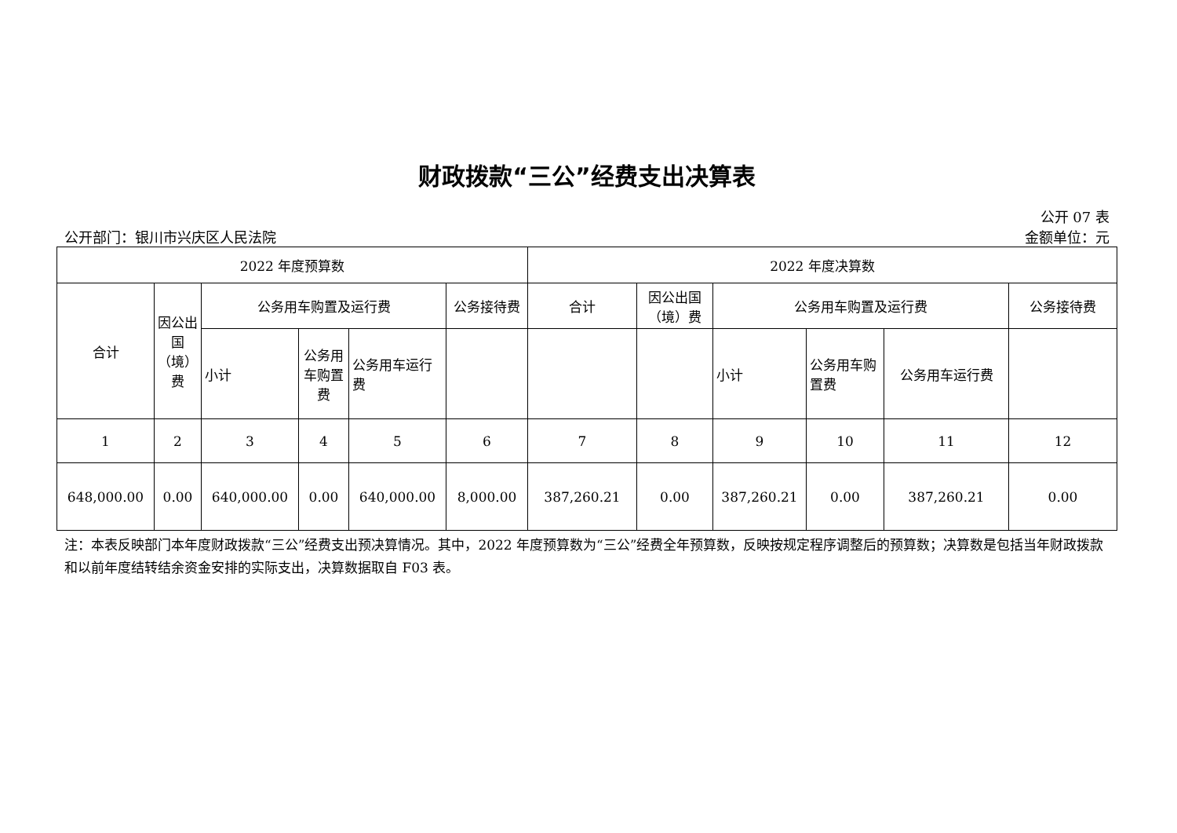财政拨款“三公”经费支出决算表
公开 07 表
公开部门：银川市兴庆区人民法院 金额单位：元
| 2022 年度预算数 | | | | | | 2022 年度决算数 | | | | | |
| --- | --- | --- | --- | --- | --- | --- | --- | --- | --- | --- | --- |
| 合计 | 因公出国（境）费 | 公务用车购置及运行费 | | | 公务接待费 | 合计 | 因公出国（境）费 | 公务用车购置及运行费 | | | 公务接待费 |
| | | 小计 | 公务用车购置费 | 公务用车运行费 | | | | 小计 | 公务用车购置费 | 公务用车运行费 | |
| 1 | 2 | 3 | 4 | 5 | 6 | 7 | 8 | 9 | 10 | 11 | 12 |
| 648,000.00 | 0.00 | 640,000.00 | 0.00 | 640,000.00 | 8,000.00 | 387,260.21 | 0.00 | 387,260.21 | 0.00 | 387,260.21 | 0.00 |
注：本表反映部门本年度财政拨款“三公”经费支出预决算情况。其中，2022 年度预算数为“三公”经费全年预算数，反映按规定程序调整后的预算数；决算数是包括当年财政拨款和以前年度结转结余资金安排的实际支出，决算数据取自 F03 表。